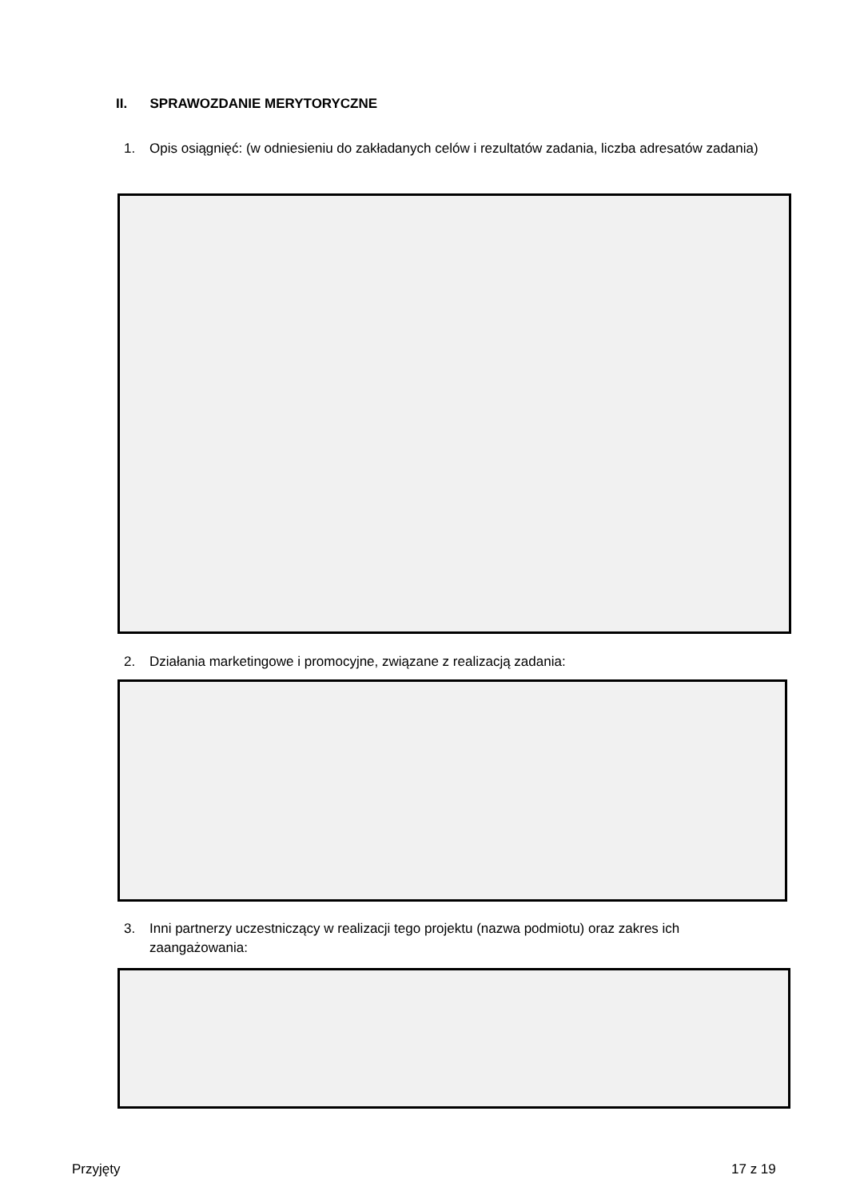II. SPRAWOZDANIE MERYTORYCZNE
1. Opis osiągnięć: (w odniesieniu do zakładanych celów i rezultatów zadania, liczba adresatów zadania)
2. Działania marketingowe i promocyjne, związane z realizacją zadania:
3. Inni partnerzy uczestniczący w realizacji tego projektu (nazwa podmiotu) oraz zakres ich zaangażowania:
Przyjęty 17 z 19